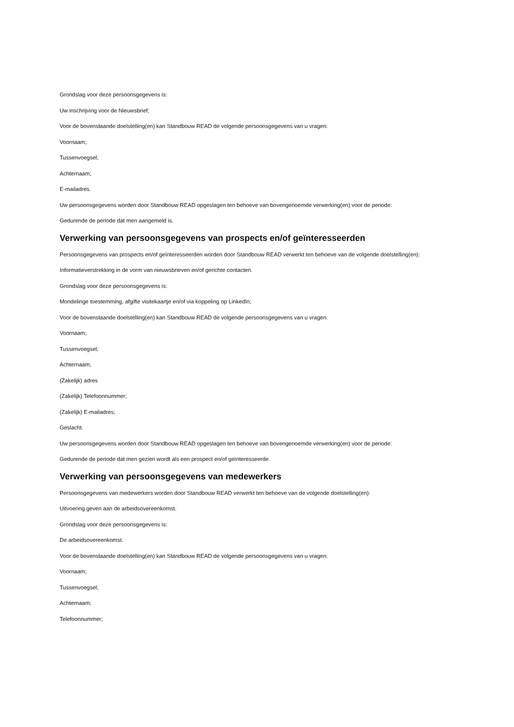Grondslag voor deze persoonsgegevens is:
Uw inschrijving voor de Nieuwsbrief;
Voor de bovenstaande doelstelling(en) kan Standbouw READ de volgende persoonsgegevens van u vragen:
Voornaam;
Tussenvoegsel;
Achternaam;
E-mailadres.
Uw persoonsgegevens worden door Standbouw READ opgeslagen ten behoeve van bovengenoemde verwerking(en) voor de periode:
Gedurende de periode dat men aangemeld is.
Verwerking van persoonsgegevens van prospects en/of geïnteresseerden
Persoonsgegevens van prospects en/of geïnteresseerden worden door Standbouw READ verwerkt ten behoeve van de volgende doelstelling(en):
Informatieverstrekking in de vorm van nieuwsbrieven en/of gerichte contacten.
Grondslag voor deze persoonsgegevens is:
Mondelinge toestemming, afgifte visitekaartje en/of via koppeling op LinkedIn;
Voor de bovenstaande doelstelling(en) kan Standbouw READ de volgende persoonsgegevens van u vragen:
Voornaam;
Tussenvoegsel;
Achternaam;
(Zakelijk) adres
(Zakelijk) Telefoonnummer;
(Zakelijk) E-mailadres;
Geslacht.
Uw persoonsgegevens worden door Standbouw READ opgeslagen ten behoeve van bovengenoemde verwerking(en) voor de periode:
Gedurende de periode dat men gezien wordt als een prospect en/of geïnteresseerde.
Verwerking van persoonsgegevens van medewerkers
Persoonsgegevens van medewerkers worden door Standbouw READ verwerkt ten behoeve van de volgende doelstelling(en):
Uitvoering geven aan de arbeidsovereenkomst.
Grondslag voor deze persoonsgegevens is:
De arbeidsovereenkomst.
Voor de bovenstaande doelstelling(en) kan Standbouw READ de volgende persoonsgegevens van u vragen:
Voornaam;
Tussenvoegsel;
Achternaam;
Telefoonnummer;